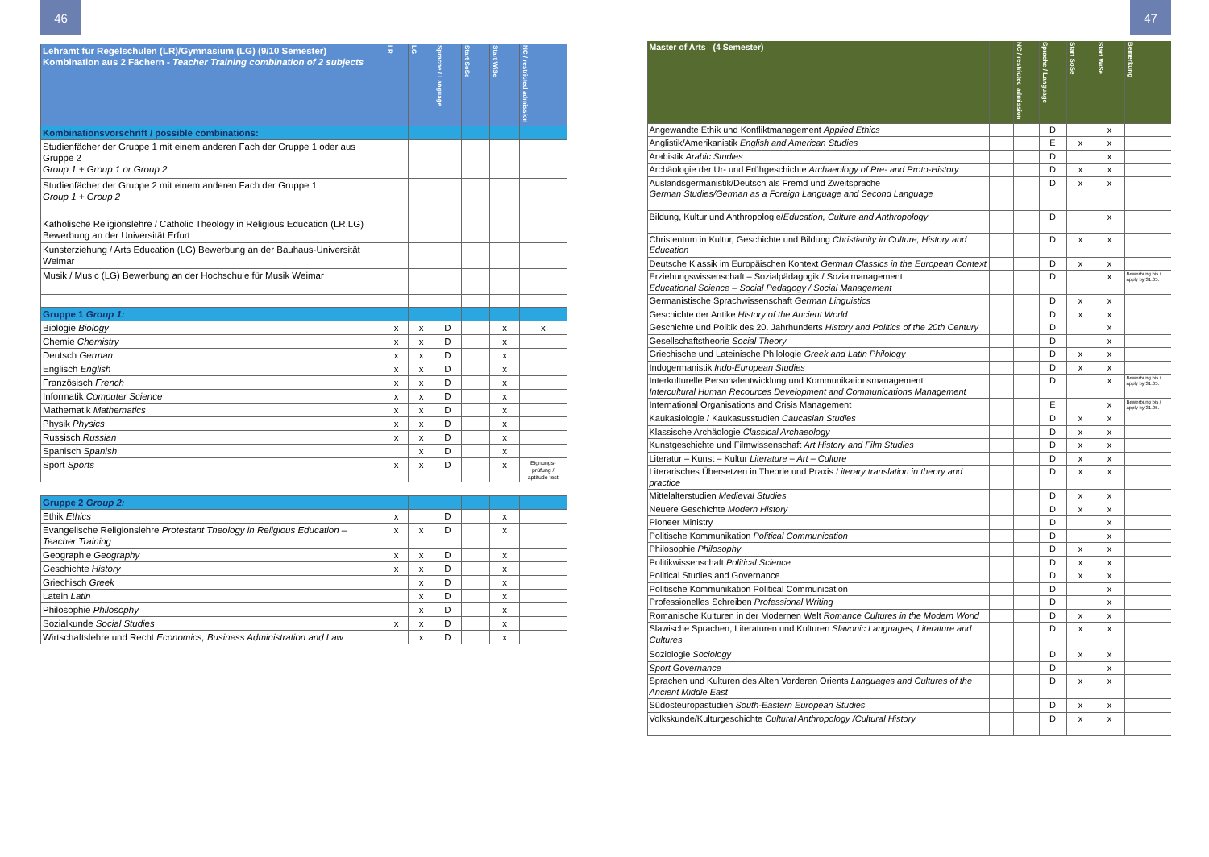46
| Lehramt für Regelschulen (LR)/Gymnasium (LG) (9/10 Semester) Kombination aus 2 Fächern - Teacher Training combination of 2 subjects | LR | LG | Sprache / Language | Start SoSe | Start WiSe | NC / restricted admission |
| --- | --- | --- | --- | --- | --- | --- |
| Kombinationsvorschrift / possible combinations: | | | | | | |
| Studienfächer der Gruppe 1 mit einem anderen Fach der Gruppe 1 oder aus Gruppe 2 Group 1 + Group 1 or Group 2 | | | | | | |
| Studienfächer der Gruppe 2 mit einem anderen Fach der Gruppe 1 Group 1 + Group 2 | | | | | | |
| Katholische Religionslehre / Catholic Theology in Religious Education (LR,LG) Bewerbung an der Universität Erfurt | | | | | | |
| Kunsterziehung / Arts Education (LG) Bewerbung an der Bauhaus-Universität Weimar | | | | | | |
| Musik / Music (LG) Bewerbung an der Hochschule für Musik Weimar | | | | | | |
| Gruppe 1 Group 1: | | | | | | |
| Biologie Biology | x | x | D | | x | x |
| Chemie Chemistry | x | x | D | | x | |
| Deutsch German | x | x | D | | x | |
| Englisch English | x | x | D | | x | |
| Französisch French | x | x | D | | x | |
| Informatik Computer Science | x | x | D | | x | |
| Mathematik Mathematics | x | x | D | | x | |
| Physik Physics | x | x | D | | x | |
| Russisch Russian | x | x | D | | x | |
| Spanisch Spanish | | x | D | | x | |
| Sport Sports | x | x | D | | x | Eignungs-prüfung / aptitude test |
| Gruppe 2 Group 2: | | | | | | |
| Ethik Ethics | x | | D | | x | |
| Evangelische Religionslehre Protestant Theology in Religious Education – Teacher Training | x | x | D | | x | |
| Geographie Geography | x | x | D | | x | |
| Geschichte History | x | x | D | | x | |
| Griechisch Greek | | x | D | | x | |
| Latein Latin | | x | D | | x | |
| Philosophie Philosophy | | x | D | | x | |
| Sozialkunde Social Studies | x | x | D | | x | |
| Wirtschaftslehre und Recht Economics, Business Administration and Law | | x | D | | x | |
47
| Master of Arts (4 Semester) | | NC / restricted admission | Sprache / Language | Start SoSe | Start WiSe | Bemerkung |
| --- | --- | --- | --- | --- | --- | --- |
| Angewandte Ethik und Konfliktmanagement Applied Ethics | | | D | | x | |
| Anglistik/Amerikanistik English and American Studies | | | E | x | x | |
| Arabistik Arabic Studies | | | D | | x | |
| Archäologie der Ur- und Frühgeschichte Archaeology of Pre- and Proto-History | | | D | x | x | |
| Auslandsgermanistik/Deutsch als Fremd und Zweitsprache German Studies/German as a Foreign Language and Second Language | | | D | x | x | |
| Bildung, Kultur und Anthropologie/ Education, Culture and Anthropology | | | D | | x | |
| Christentum in Kultur, Geschichte und Bildung Christianity in Culture, History and Education | | | D | x | x | |
| Deutsche Klassik im Europäischen Kontext German Classics in the European Context | | | D | x | x | |
| Erziehungswissenschaft – Sozialpädagogik / Sozialmanagement Educational Science – Social Pedagogy / Social Management | | | D | | x | Bewerbung bis / apply by 31.05. |
| Germanistische Sprachwissenschaft German Linguistics | | | D | x | x | |
| Geschichte der Antike History of the Ancient World | | | D | x | x | |
| Geschichte und Politik des 20. Jahrhunderts History and Politics of the 20th Century | | | D | | x | |
| Gesellschaftstheorie Social Theory | | | D | | x | |
| Griechische und Lateinische Philologie Greek and Latin Philology | | | D | x | x | |
| Indogermanistik Indo-European Studies | | | D | x | x | |
| Interkulturelle Personalentwicklung und Kommunikationsmanagement Intercultural Human Recources Development and Communications Management | | | D | | x | Bewerbung bis / apply by 31.05. |
| International Organisations and Crisis Management | | | E | | x | Bewerbung bis / apply by 31.05. |
| Kaukasiologie / Kaukasusstudien Caucasian Studies | | | D | x | x | |
| Klassische Archäologie Classical Archaeology | | | D | x | x | |
| Kunstgeschichte und Filmwissenschaft Art History and Film Studies | | | D | x | x | |
| Literatur – Kunst – Kultur Literature – Art – Culture | | | D | x | x | |
| Literarisches Übersetzen in Theorie und Praxis Literary translation in theory and practice | | | D | x | x | |
| Mittelalterstudien Medieval Studies | | | D | x | x | |
| Neuere Geschichte Modern History | | | D | x | x | |
| Pioneer Ministry | | | D | | x | |
| Politische Kommunikation Political Communication | | | D | | x | |
| Philosophie Philosophy | | | D | x | x | |
| Politikwissenschaft Political Science | | | D | x | x | |
| Political Studies and Governance | | | D | x | x | |
| Politische Kommunikation Political Communication | | | D | | x | |
| Professionelles Schreiben Professional Writing | | | D | | x | |
| Romanische Kulturen in der Modernen Welt Romance Cultures in the Modern World | | | D | x | x | |
| Slawische Sprachen, Literaturen und Kulturen Slavonic Languages, Literature and Cultures | | | D | x | x | |
| Soziologie Sociology | | | D | x | x | |
| Sport Governance | | | D | | x | |
| Sprachen und Kulturen des Alten Vorderen Orients Languages and Cultures of the Ancient Middle East | | | D | x | x | |
| Südosteuropastudien South-Eastern European Studies | | | D | x | x | |
| Volkskunde/Kulturgeschichte Cultural Anthropology /Cultural History | | | D | x | x | |